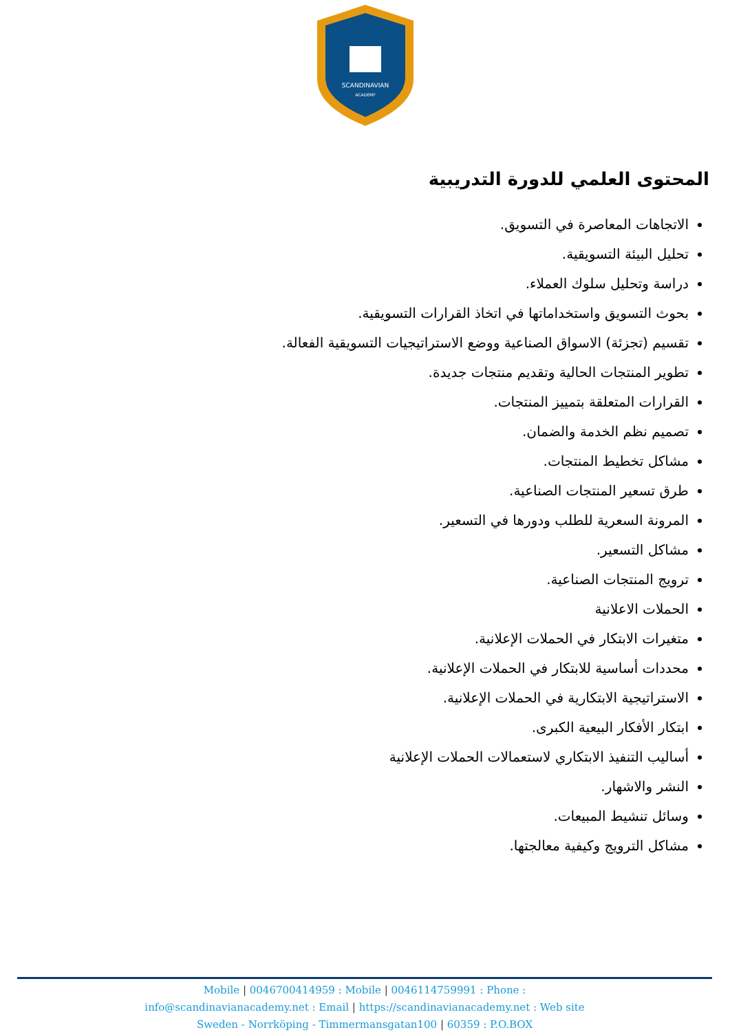SCANDINAVIAN
ACADEMY
المحتوى العلمي للدورة التدريبية
الاتجاهات المعاصرة في التسويق.
تحليل البيئة التسويقية.
دراسة وتحليل سلوك العملاء.
بحوث التسويق واستخداماتها في اتخاذ القرارات التسويقية.
تقسيم (تجزئة) الاسواق الصناعية ووضع الاستراتيجيات التسويقية الفعالة.
تطوير المنتجات الحالية وتقديم منتجات جديدة.
القرارات المتعلقة بتمييز المنتجات.
تصميم نظم الخدمة والضمان.
مشاكل تخطيط المنتجات.
طرق تسعير المنتجات الصناعية.
المرونة السعرية للطلب ودورها في التسعير.
مشاكل التسعير.
ترويج المنتجات الصناعية.
الحملات الاعلانية
متغيرات الابتكار في الحملات الإعلانية.
محددات أساسية للابتكار في الحملات الإعلانية.
الاستراتيجية الابتكارية في الحملات الإعلانية.
ابتكار الأفكار البيعية الكبرى.
أساليب التنفيذ الابتكاري لاستعمالات الحملات الإعلانية
النشر والاشهار.
وسائل تنشيط المبيعات.
مشاكل الترويج وكيفية معالجتها.
Mobile | 0046700414959 : Mobile | 0046114759991 : Phone :
info@scandinavianacademy.net : Email | https://scandinavianacademy.net : Web site
Sweden - Norrköping - Timmermansgatan100 | 60359 : P.O.BOX